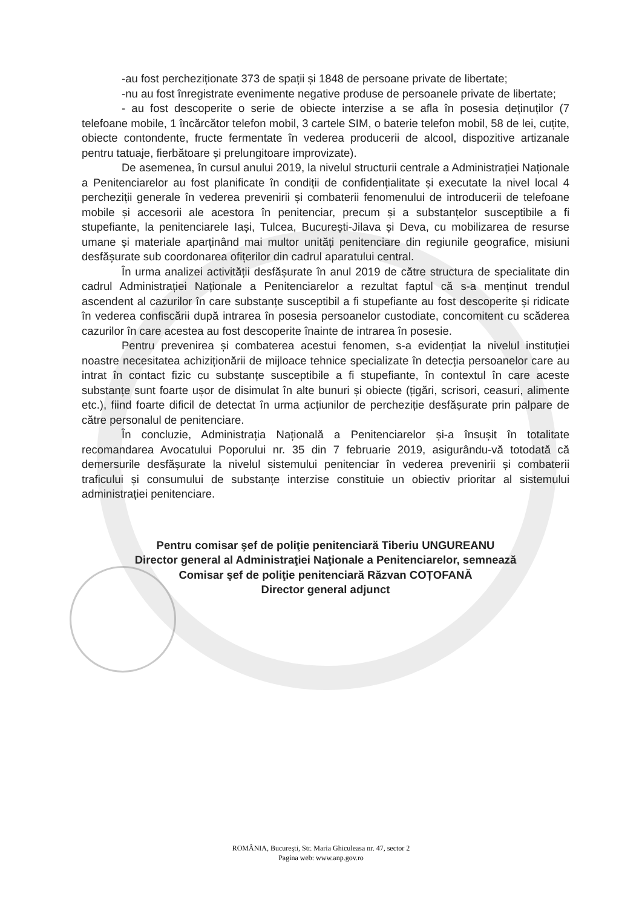-au fost percheziționate 373 de spații și 1848 de persoane private de libertate;
-nu au fost înregistrate evenimente negative produse de persoanele private de libertate;
- au fost descoperite o serie de obiecte interzise a se afla în posesia deținuților (7 telefoane mobile, 1 încărcător telefon mobil, 3 cartele SIM, o baterie telefon mobil, 58 de lei, cuțite, obiecte contondente, fructe fermentate în vederea producerii de alcool, dispozitive artizanale pentru tatuaje, fierbătoare și prelungitoare improvizate).
De asemenea, în cursul anului 2019, la nivelul structurii centrale a Administrației Naționale a Penitenciarelor au fost planificate în condiții de confidențialitate și executate la nivel local 4 percheziții generale în vederea prevenirii și combaterii fenomenului de introducerii de telefoane mobile și accesorii ale acestora în penitenciar, precum și a substanțelor susceptibile a fi stupefiante, la penitenciarele Iași, Tulcea, București-Jilava și Deva, cu mobilizarea de resurse umane și materiale aparținând mai multor unități penitenciare din regiunile geografice, misiuni desfășurate sub coordonarea ofițerilor din cadrul aparatului central.
În urma analizei activității desfășurate în anul 2019 de către structura de specialitate din cadrul Administrației Naționale a Penitenciarelor a rezultat faptul că s-a menținut trendul ascendent al cazurilor în care substanțe susceptibil a fi stupefiante au fost descoperite și ridicate în vederea confiscării după intrarea în posesia persoanelor custodiate, concomitent cu scăderea cazurilor în care acestea au fost descoperite înainte de intrarea în posesie.
Pentru prevenirea și combaterea acestui fenomen, s-a evidențiat la nivelul instituției noastre necesitatea achiziționării de mijloace tehnice specializate în detecția persoanelor care au intrat în contact fizic cu substanțe susceptibile a fi stupefiante, în contextul în care aceste substanțe sunt foarte ușor de disimulat în alte bunuri și obiecte (țigări, scrisori, ceasuri, alimente etc.), fiind foarte dificil de detectat în urma acțiunilor de percheziție desfășurate prin palpare de către personalul de penitenciare.
În concluzie, Administrația Națională a Penitenciarelor și-a însușit în totalitate recomandarea Avocatului Poporului nr. 35 din 7 februarie 2019, asigurându-vă totodată că demersurile desfășurate la nivelul sistemului penitenciar în vederea prevenirii și combaterii traficului și consumului de substanțe interzise constituie un obiectiv prioritar al sistemului administrației penitenciare.
Pentru comisar şef de poliţie penitenciară Tiberiu UNGUREANU
Director general al Administraţiei Naţionale a Penitenciarelor, semnează
Comisar şef de poliţie penitenciară Răzvan COȚOFANĂ
Director general adjunct
ROMÂNIA, Bucureşti, Str. Maria Ghiculeasa nr. 47, sector 2
Pagina web: www.anp.gov.ro